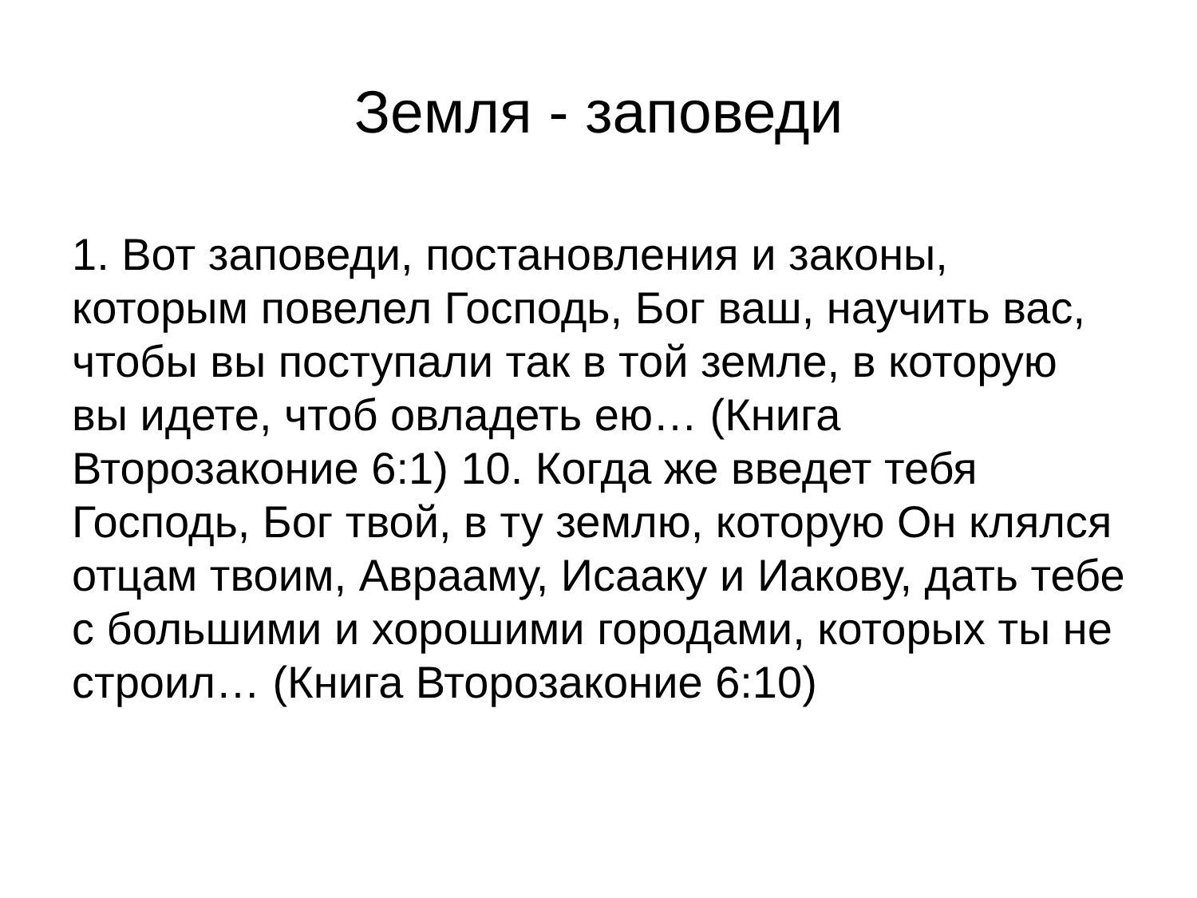Земля - заповеди
1. Вот заповеди, постановления и законы, которым повелел Господь, Бог ваш, научить вас, чтобы вы поступали так в той земле, в которую вы идете, чтоб овладеть ею… (Книга Второзаконие 6:1) 10. Когда же введет тебя Господь, Бог твой, в ту землю, которую Он клялся отцам твоим, Аврааму, Исааку и Иакову, дать тебе с большими и хорошими городами, которых ты не строил… (Книга Второзаконие 6:10)